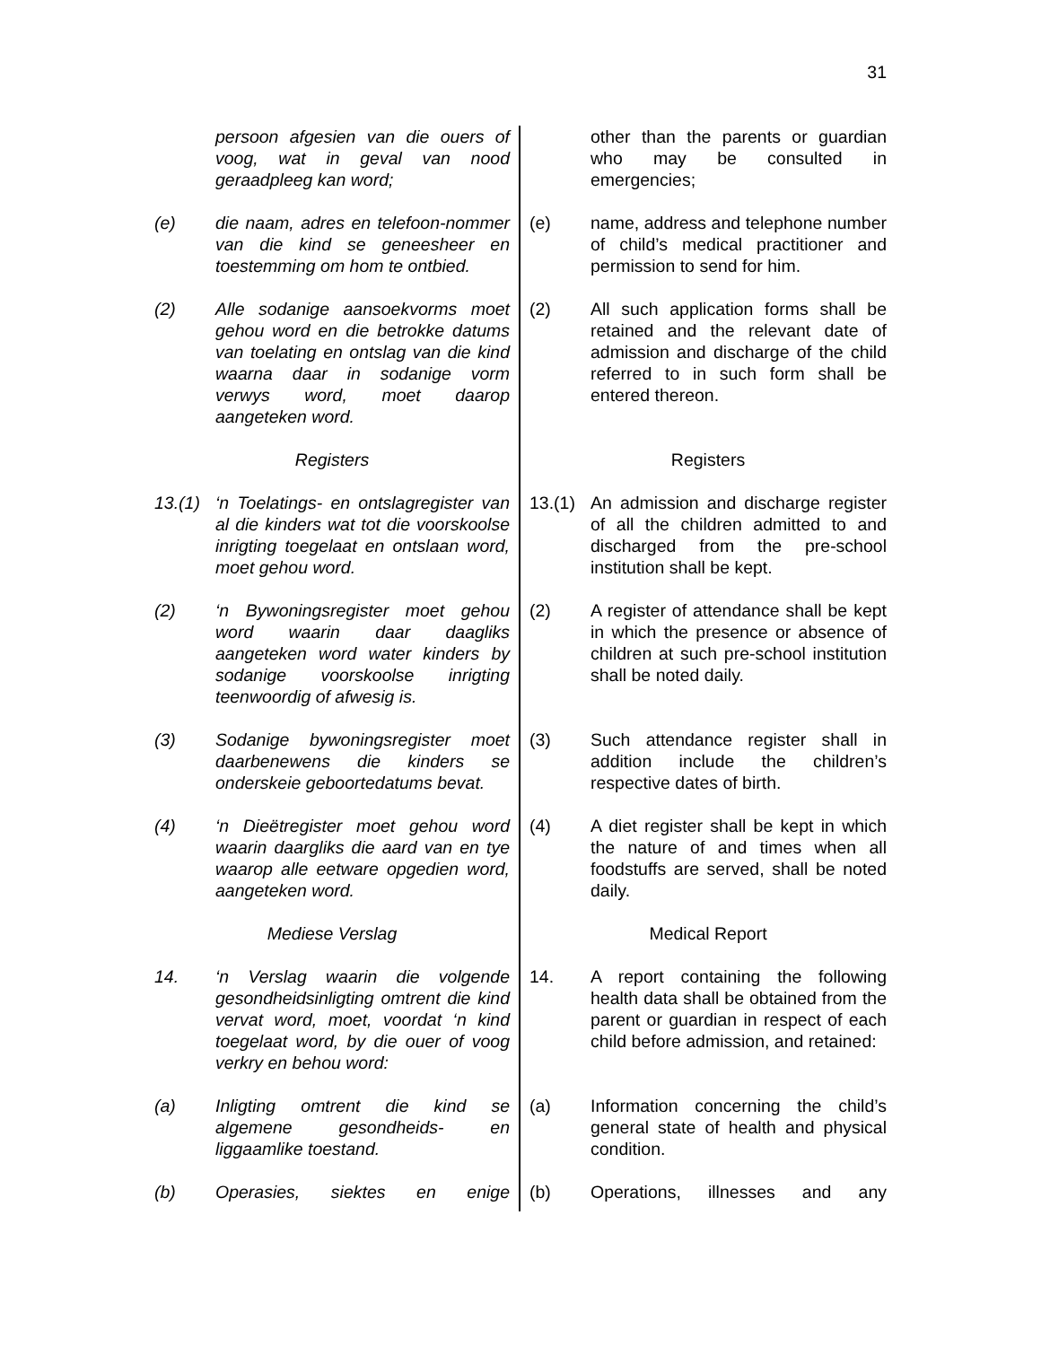31
persoon afgesien van die ouers of voog, wat in geval van nood geraadpleeg kan word;
other than the parents or guardian who may be consulted in emergencies;
(e) die naam, adres en telefoon-nommer van die kind se geneesheer en toestemming om hom te ontbied.
(e) name, address and telephone number of child’s medical practitioner and permission to send for him.
(2) Alle sodanige aansoekvorms moet gehou word en die betrokke datums van toelating en ontslag van die kind waarna daar in sodanige vorm verwys word, moet daarop aangeteken word.
(2) All such application forms shall be retained and the relevant date of admission and discharge of the child referred to in such form shall be entered thereon.
Registers Registers
13.(1) ‘n Toelatings- en ontslagregister van al die kinders wat tot die voorskoolse inrigting toegelaat en ontslaan word, moet gehou word.
13.(1) An admission and discharge register of all the children admitted to and discharged from the pre-school institution shall be kept.
(2) ‘n Bywoningsregister moet gehou word waarin daar daagliks aangeteken word water kinders by sodanige voorskoolse inrigting teenwoordig of afwesig is.
(2) A register of attendance shall be kept in which the presence or absence of children at such pre-school institution shall be noted daily.
(3) Sodanige bywoningsregister moet daarbenewens die kinders se onderskeie geboortedatums bevat.
(3) Such attendance register shall in addition include the children’s respective dates of birth.
(4) ‘n Dieëtregister moet gehou word waarin daargliks die aard van en tye waarop alle eetware opgedien word, aangeteken word.
(4) A diet register shall be kept in which the nature of and times when all foodstuffs are served, shall be noted daily.
Mediese Verslag Medical Report
14. ‘n Verslag waarin die volgende gesondheidsinligting omtrent die kind vervat word, moet, voordat ‘n kind toegelaat word, by die ouer of voog verkry en behou word:
14. A report containing the following health data shall be obtained from the parent or guardian in respect of each child before admission, and retained:
(a) Inligting omtrent die kind se algemene gesondheids- en liggaamlike toestand.
(a) Information concerning the child’s general state of health and physical condition.
(b) Operasies, siektes en enige (b) Operations, illnesses and any